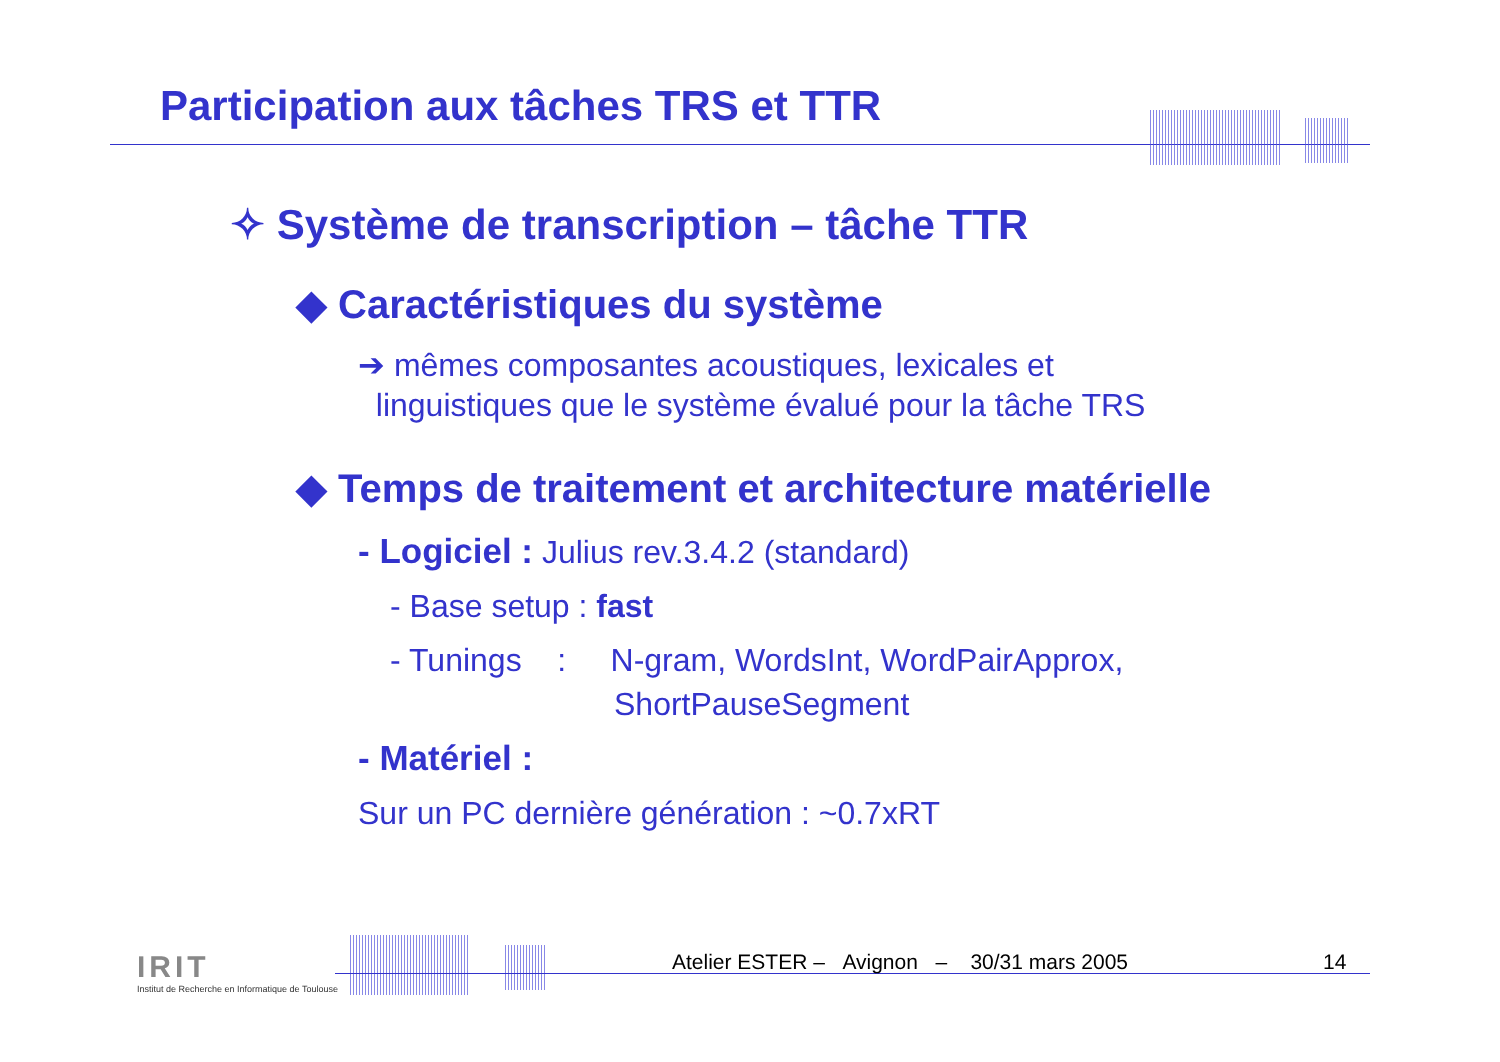Participation aux tâches TRS et TTR
✧ Système de transcription – tâche TTR
◆ Caractéristiques du système
➔ mêmes composantes acoustiques, lexicales et
linguistiques que le système évalué pour la tâche TRS
◆ Temps de traitement et architecture matérielle
- Logiciel : Julius rev.3.4.2 (standard)
- Base setup : fast
- Tunings : N-gram, WordsInt, WordPairApprox,
ShortPauseSegment
- Matériel :
Sur un PC dernière génération : ~0.7xRT
IRIT
Institut de Recherche en Informatique de Toulouse
Atelier ESTER – Avignon – 30/31 mars 2005
14